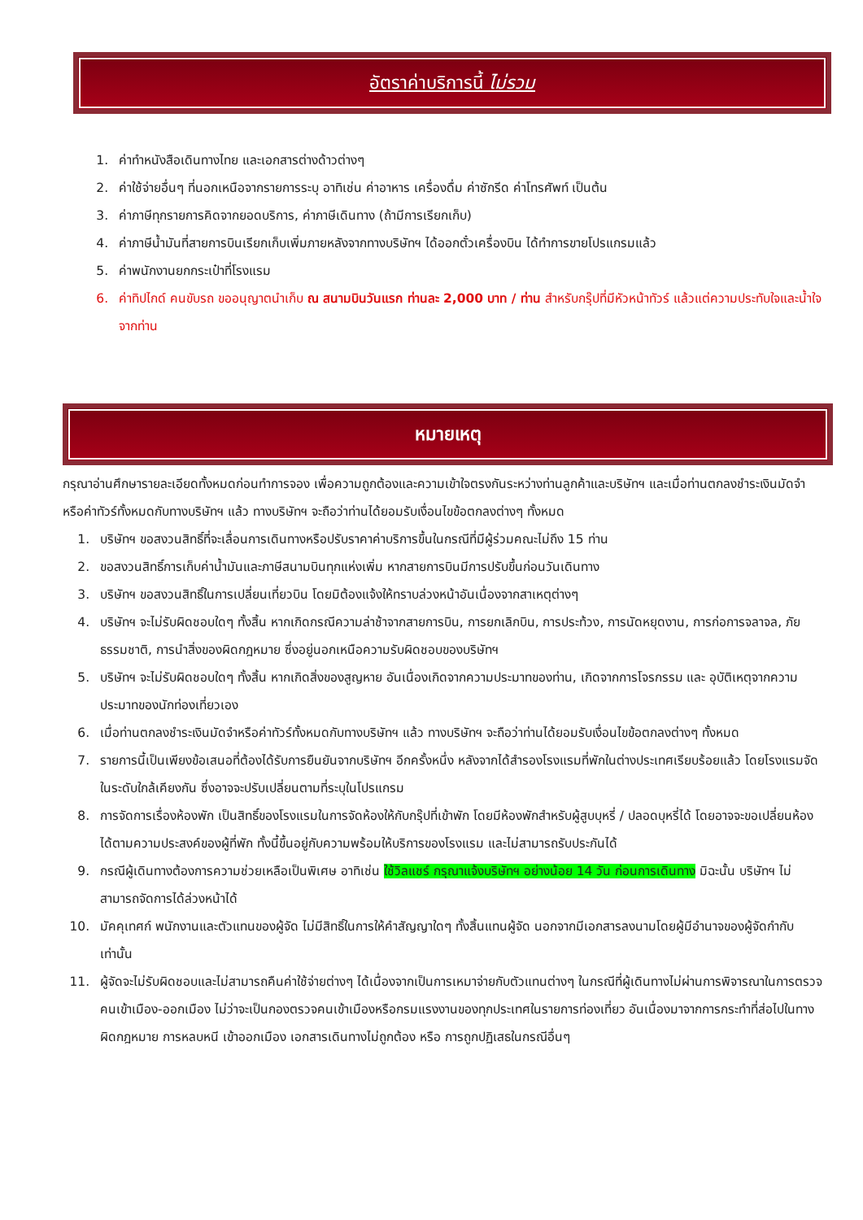อัตราค่าบริการนี้ ไม่รวม
1. ค่าทำหนังสือเดินทางไทย และเอกสารต่างด้าวต่างๆ
2. ค่าใช้จ่ายอื่นๆ ที่นอกเหนือจากรายการระบุ อาทิเช่น ค่าอาหาร เครื่องดื่ม ค่าซักรีด ค่าโทรศัพท์ เป็นต้น
3. ค่าภาษีทุกรายการคิดจากยอดบริการ, ค่าภาษีเดินทาง (ถ้ามีการเรียกเก็บ)
4. ค่าภาษีน้ำมันที่สายการบินเรียกเก็บเพิ่มภายหลังจากทางบริษัทฯ ได้ออกตั๋วเครื่องบิน ได้ทำการขายโปรแกรมแล้ว
5. ค่าพนักงานยกกระเป๋าที่โรงแรม
6. ค่าทิปไกด์ คนขับรถ ขออนุญาตนำเก็บ ณ สนามบินวันแรก ท่านละ 2,000 บาท / ท่าน สำหรับกรุ๊ปที่มีหัวหน้าทัวร์ แล้วแต่ความประทับใจและน้ำใจจากท่าน
หมายเหตุ
กรุณาอ่านศึกษารายละเอียดทั้งหมดก่อนทำการจอง เพื่อความถูกต้องและความเข้าใจตรงกันระหว่างท่านลูกค้าและบริษัทฯ และเมื่อท่านตกลงชำระเงินมัดจำหรือค่าทัวร์ทั้งหมดกับทางบริษัทฯ แล้ว ทางบริษัทฯ จะถือว่าท่านได้ยอมรับเงื่อนไขข้อตกลงต่างๆ ทั้งหมด
1. บริษัทฯ ขอสงวนสิทธิ์ที่จะเลื่อนการเดินทางหรือปรับราคาค่าบริการขึ้นในกรณีที่มีผู้ร่วมคณะไม่ถึง 15 ท่าน
2. ขอสงวนสิทธิ์การเก็บค่าน้ำมันและภาษีสนามบินทุกแห่งเพิ่ม หากสายการบินมีการปรับขึ้นก่อนวันเดินทาง
3. บริษัทฯ ขอสงวนสิทธิ์ในการเปลี่ยนเที่ยวบิน โดยมิต้องแจ้งให้ทราบล่วงหน้าอันเนื่องจากสาเหตุต่างๆ
4. บริษัทฯ จะไม่รับผิดชอบใดๆ ทั้งสิ้น หากเกิดกรณีความล่าช้าจากสายการบิน, การยกเลิกบิน, การประท้วง, การนัดหยุดงาน, การก่อการจลาจล, ภัยธรรมชาติ, การนำสิ่งของผิดกฎหมาย ซึ่งอยู่นอกเหนือความรับผิดชอบของบริษัทฯ
5. บริษัทฯ จะไม่รับผิดชอบใดๆ ทั้งสิ้น หากเกิดสิ่งของสูญหาย อันเนื่องเกิดจากความประมาทของท่าน, เกิดจากการโจรกรรม และ อุบัติเหตุจากความประมาทของนักท่องเที่ยวเอง
6. เมื่อท่านตกลงชำระเงินมัดจำหรือค่าทัวร์ทั้งหมดกับทางบริษัทฯ แล้ว ทางบริษัทฯ จะถือว่าท่านได้ยอมรับเงื่อนไขข้อตกลงต่างๆ ทั้งหมด
7. รายการนี้เป็นเพียงข้อเสนอที่ต้องได้รับการยืนยันจากบริษัทฯ อีกครั้งหนึ่ง หลังจากได้สำรองโรงแรมที่พักในต่างประเทศเรียบร้อยแล้ว โดยโรงแรมจัดในระดับใกล้เคียงกัน ซึ่งอาจจะปรับเปลี่ยนตามที่ระบุในโปรแกรม
8. การจัดการเรื่องห้องพัก เป็นสิทธิ์ของโรงแรมในการจัดห้องให้กับกรุ๊ปที่เข้าพัก โดยมีห้องพักสำหรับผู้สูบบุหรี่ / ปลอดบุหรี่ได้ โดยอาจจะขอเปลี่ยนห้องได้ตามความประสงค์ของผู้ที่พัก ทั้งนี้ขึ้นอยู่กับความพร้อมให้บริการของโรงแรม และไม่สามารถรับประกันได้
9. กรณีผู้เดินทางต้องการความช่วยเหลือเป็นพิเศษ อาทิเช่น ใช้วิลแชร์ กรุณาแจ้งบริษัทฯ อย่างน้อย 14 วัน ก่อนการเดินทาง มิฉะนั้น บริษัทฯ ไม่สามารถจัดการได้ล่วงหน้าได้
10. มัคคุเทศก์ พนักงานและตัวแทนของผู้จัด ไม่มีสิทธิ์ในการให้คำสัญญาใดๆ ทั้งสิ้นแทนผู้จัด นอกจากมีเอกสารลงนามโดยผู้มีอำนาจของผู้จัดกำกับเท่านั้น
11. ผู้จัดจะไม่รับผิดชอบและไม่สามารถคืนค่าใช้จ่ายต่างๆ ได้เนื่องจากเป็นการเหมาจ่ายกับตัวแทนต่างๆ ในกรณีที่ผู้เดินทางไม่ผ่านการพิจารณาในการตรวจคนเข้าเมือง-ออกเมือง ไม่ว่าจะเป็นกองตรวจคนเข้าเมืองหรือกรมแรงงานของทุกประเทศในรายการท่องเที่ยว อันเนื่องมาจากการกระทำที่ส่อไปในทางผิดกฎหมาย การหลบหนี เข้าออกเมือง เอกสารเดินทางไม่ถูกต้อง หรือ การถูกปฏิเสธในกรณีอื่นๆ